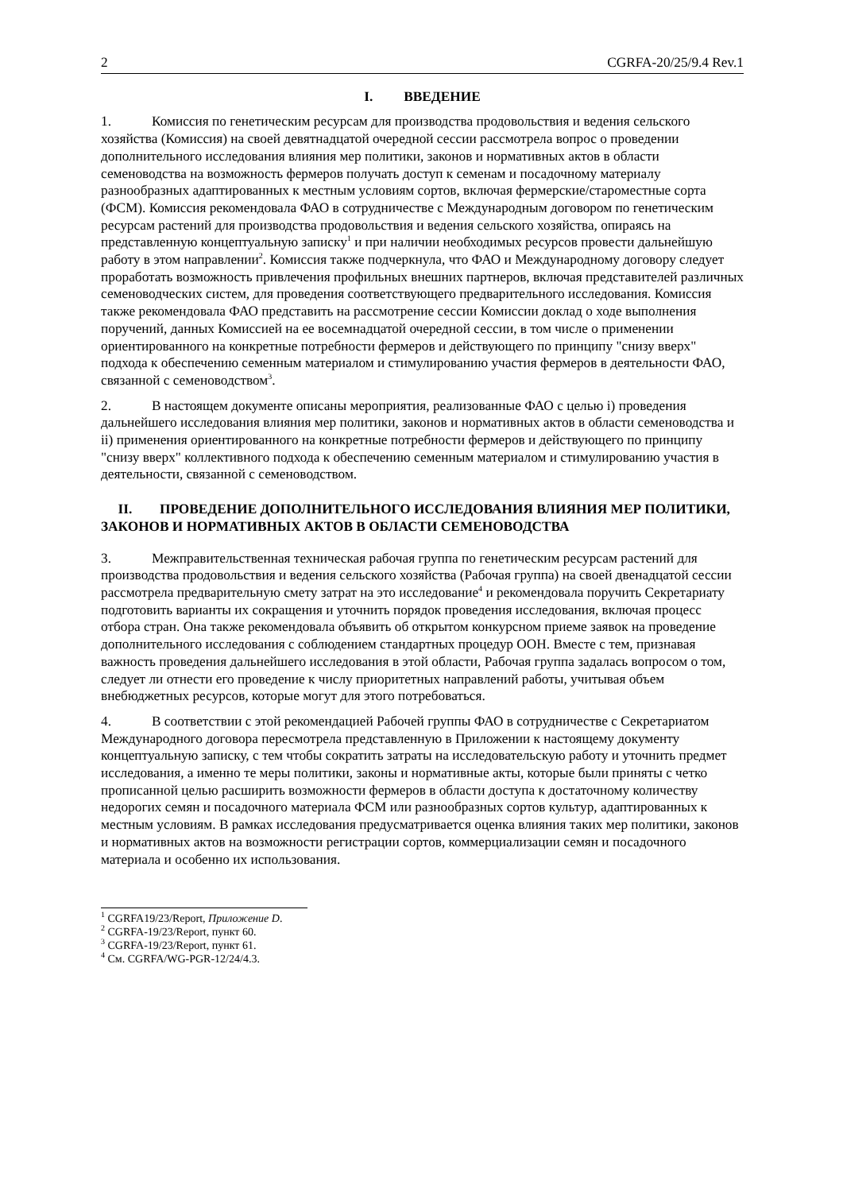2 CGRFA-20/25/9.4 Rev.1
I. ВВЕДЕНИЕ
1. Комиссия по генетическим ресурсам для производства продовольствия и ведения сельского хозяйства (Комиссия) на своей девятнадцатой очередной сессии рассмотрела вопрос о проведении дополнительного исследования влияния мер политики, законов и нормативных актов в области семеноводства на возможность фермеров получать доступ к семенам и посадочному материалу разнообразных адаптированных к местным условиям сортов, включая фермерские/староместные сорта (ФСМ). Комиссия рекомендовала ФАО в сотрудничестве с Международным договором по генетическим ресурсам растений для производства продовольствия и ведения сельского хозяйства, опираясь на представленную концептуальную записку<sup>1</sup> и при наличии необходимых ресурсов провести дальнейшую работу в этом направлении<sup>2</sup>. Комиссия также подчеркнула, что ФАО и Международному договору следует проработать возможность привлечения профильных внешних партнеров, включая представителей различных семеноводческих систем, для проведения соответствующего предварительного исследования. Комиссия также рекомендовала ФАО представить на рассмотрение сессии Комиссии доклад о ходе выполнения поручений, данных Комиссией на ее восемнадцатой очередной сессии, в том числе о применении ориентированного на конкретные потребности фермеров и действующего по принципу "снизу вверх" подхода к обеспечению семенным материалом и стимулированию участия фермеров в деятельности ФАО, связанной с семеноводством<sup>3</sup>.
2. В настоящем документе описаны мероприятия, реализованные ФАО с целью i) проведения дальнейшего исследования влияния мер политики, законов и нормативных актов в области семеноводства и ii) применения ориентированного на конкретные потребности фермеров и действующего по принципу "снизу вверх" коллективного подхода к обеспечению семенным материалом и стимулированию участия в деятельности, связанной с семеноводством.
II. ПРОВЕДЕНИЕ ДОПОЛНИТЕЛЬНОГО ИССЛЕДОВАНИЯ ВЛИЯНИЯ МЕР ПОЛИТИКИ, ЗАКОНОВ И НОРМАТИВНЫХ АКТОВ В ОБЛАСТИ СЕМЕНОВОДСТВА
3. Межправительственная техническая рабочая группа по генетическим ресурсам растений для производства продовольствия и ведения сельского хозяйства (Рабочая группа) на своей двенадцатой сессии рассмотрела предварительную смету затрат на это исследование<sup>4</sup> и рекомендовала поручить Секретариату подготовить варианты их сокращения и уточнить порядок проведения исследования, включая процесс отбора стран. Она также рекомендовала объявить об открытом конкурсном приеме заявок на проведение дополнительного исследования с соблюдением стандартных процедур ООН. Вместе с тем, признавая важность проведения дальнейшего исследования в этой области, Рабочая группа задалась вопросом о том, следует ли отнести его проведение к числу приоритетных направлений работы, учитывая объем внебюджетных ресурсов, которые могут для этого потребоваться.
4. В соответствии с этой рекомендацией Рабочей группы ФАО в сотрудничестве с Секретариатом Международного договора пересмотрела представленную в Приложении к настоящему документу концептуальную записку, с тем чтобы сократить затраты на исследовательскую работу и уточнить предмет исследования, а именно те меры политики, законы и нормативные акты, которые были приняты с четко прописанной целью расширить возможности фермеров в области доступа к достаточному количеству недорогих семян и посадочного материала ФСМ или разнообразных сортов культур, адаптированных к местным условиям. В рамках исследования предусматривается оценка влияния таких мер политики, законов и нормативных актов на возможности регистрации сортов, коммерциализации семян и посадочного материала и особенно их использования.
<sup>1</sup> CGRFA19/23/Report, Приложение D.
<sup>2</sup> CGRFA-19/23/Report, пункт 60.
<sup>3</sup> CGRFA-19/23/Report, пункт 61.
<sup>4</sup> См. CGRFA/WG-PGR-12/24/4.3.